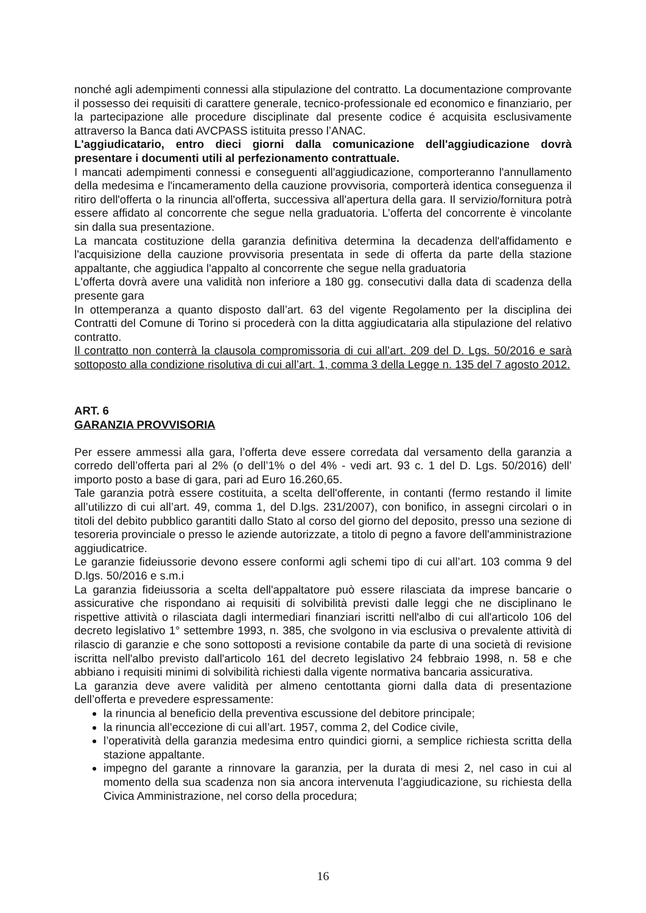nonché agli adempimenti connessi alla stipulazione del contratto. La documentazione comprovante il possesso dei requisiti di carattere generale, tecnico-professionale ed economico e finanziario, per la partecipazione alle procedure disciplinate dal presente codice é acquisita esclusivamente attraverso la Banca dati AVCPASS istituita presso l’ANAC.
L'aggiudicatario, entro dieci giorni dalla comunicazione dell'aggiudicazione dovrà presentare i documenti utili al perfezionamento contrattuale.
I mancati adempimenti connessi e conseguenti all'aggiudicazione, comporteranno l'annullamento della medesima e l'incameramento della cauzione provvisoria, comporterà identica conseguenza il ritiro dell'offerta o la rinuncia all'offerta, successiva all'apertura della gara. Il servizio/fornitura potrà essere affidato al concorrente che segue nella graduatoria. L’offerta del concorrente è vincolante sin dalla sua presentazione.
La mancata costituzione della garanzia definitiva determina la decadenza dell'affidamento e l'acquisizione della cauzione provvisoria presentata in sede di offerta da parte della stazione appaltante, che aggiudica l'appalto al concorrente che segue nella graduatoria
L'offerta dovrà avere una validità non inferiore a 180 gg. consecutivi dalla data di scadenza della presente gara
In ottemperanza a quanto disposto dall’art. 63 del vigente Regolamento per la disciplina dei Contratti del Comune di Torino si procederà con la ditta aggiudicataria alla stipulazione del relativo contratto.
Il contratto non conterrà la clausola compromissoria di cui all’art. 209 del D. Lgs. 50/2016 e sarà sottoposto alla condizione risolutiva di cui all’art. 1, comma 3 della Legge n. 135 del 7 agosto 2012.
ART. 6
GARANZIA PROVVISORIA
Per essere ammessi alla gara, l’offerta deve essere corredata dal versamento della garanzia a corredo dell’offerta pari al 2% (o dell’1% o del 4% - vedi art. 93 c. 1 del D. Lgs. 50/2016) dell’ importo posto a base di gara, pari ad Euro 16.260,65.
Tale garanzia potrà essere costituita, a scelta dell'offerente, in contanti (fermo restando il limite all’utilizzo di cui all’art. 49, comma 1, del D.lgs. 231/2007), con bonifico, in assegni circolari o in titoli del debito pubblico garantiti dallo Stato al corso del giorno del deposito, presso una sezione di tesoreria provinciale o presso le aziende autorizzate, a titolo di pegno a favore dell'amministrazione aggiudicatrice.
Le garanzie fideiussorie devono essere conformi agli schemi tipo di cui all’art. 103 comma 9 del D.lgs. 50/2016 e s.m.i
La garanzia fideiussoria a scelta dell'appaltatore può essere rilasciata da imprese bancarie o assicurative che rispondano ai requisiti di solvibilità previsti dalle leggi che ne disciplinano le rispettive attività o rilasciata dagli intermediari finanziari iscritti nell'albo di cui all'articolo 106 del decreto legislativo 1° settembre 1993, n. 385, che svolgono in via esclusiva o prevalente attività di rilascio di garanzie e che sono sottoposti a revisione contabile da parte di una società di revisione iscritta nell'albo previsto dall'articolo 161 del decreto legislativo 24 febbraio 1998, n. 58 e che abbiano i requisiti minimi di solvibilità richiesti dalla vigente normativa bancaria assicurativa.
La garanzia deve avere validità per almeno centottanta giorni dalla data di presentazione dell’offerta e prevedere espressamente:
la rinuncia al beneficio della preventiva escussione del debitore principale;
la rinuncia all’eccezione di cui all’art. 1957, comma 2, del Codice civile,
l’operatività della garanzia medesima entro quindici giorni, a semplice richiesta scritta della stazione appaltante.
impegno del garante a rinnovare la garanzia, per la durata di mesi 2, nel caso in cui al momento della sua scadenza non sia ancora intervenuta l’aggiudicazione, su richiesta della Civica Amministrazione, nel corso della procedura;
16